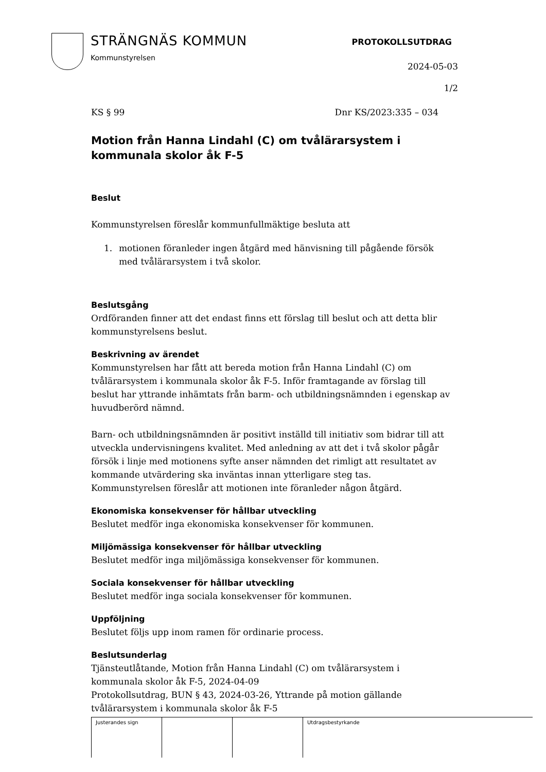STRÄNGNÄS KOMMUN
Kommunstyrelsen
PROTOKOLLSUTDRAG
2024-05-03
1/2
KS § 99 Dnr KS/2023:335 – 034
Motion från Hanna Lindahl (C) om tvålärarsystem i kommunala skolor åk F-5
Beslut
Kommunstyrelsen föreslår kommunfullmäktige besluta att
1. motionen föranleder ingen åtgärd med hänvisning till pågående försök med tvålärarsystem i två skolor.
Beslutsgång
Ordföranden finner att det endast finns ett förslag till beslut och att detta blir kommunstyrelsens beslut.
Beskrivning av ärendet
Kommunstyrelsen har fått att bereda motion från Hanna Lindahl (C) om tvålärarsystem i kommunala skolor åk F-5. Inför framtagande av förslag till beslut har yttrande inhämtats från barm- och utbildningsnämnden i egenskap av huvudberörd nämnd.
Barn- och utbildningsnämnden är positivt inställd till initiativ som bidrar till att utveckla undervisningens kvalitet. Med anledning av att det i två skolor pågår försök i linje med motionens syfte anser nämnden det rimligt att resultatet av kommande utvärdering ska inväntas innan ytterligare steg tas. Kommunstyrelsen föreslår att motionen inte föranleder någon åtgärd.
Ekonomiska konsekvenser för hållbar utveckling
Beslutet medför inga ekonomiska konsekvenser för kommunen.
Miljömässiga konsekvenser för hållbar utveckling
Beslutet medför inga miljömässiga konsekvenser för kommunen.
Sociala konsekvenser för hållbar utveckling
Beslutet medför inga sociala konsekvenser för kommunen.
Uppföljning
Beslutet följs upp inom ramen för ordinarie process.
Beslutsunderlag
Tjänsteutlåtande, Motion från Hanna Lindahl (C) om tvålärarsystem i kommunala skolor åk F-5, 2024-04-09
Protokollsutdrag, BUN § 43, 2024-03-26, Yttrande på motion gällande tvålärarsystem i kommunala skolor åk F-5
| Justerandes sign | | | Utdragsbestyrkande |